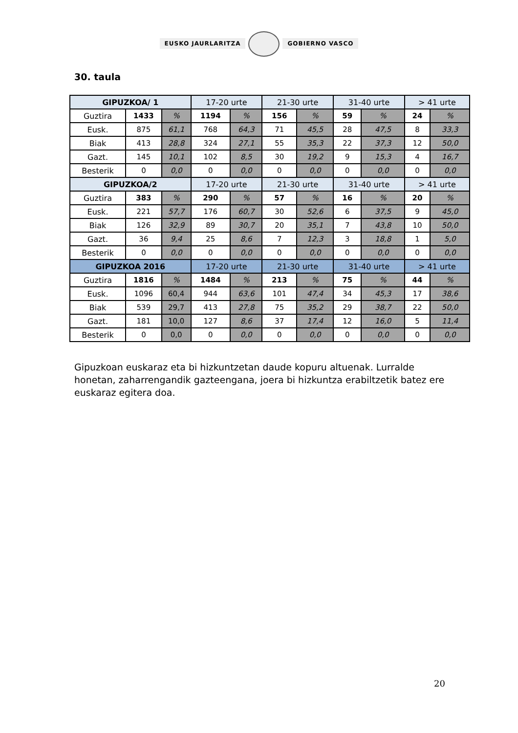EUSKO JAURLARITZA GOBIERNO VASCO
30. taula
| GIPUZKOA/ 1 | | | 17-20 urte | | 21-30 urte | | 31-40 urte | | > 41 urte | |
| --- | --- | --- | --- | --- | --- | --- | --- | --- | --- | --- |
| Guztira | 1433 | % | 1194 | % | 156 | % | 59 | % | 24 | % |
| Eusk. | 875 | 61,1 | 768 | 64,3 | 71 | 45,5 | 28 | 47,5 | 8 | 33,3 |
| Biak | 413 | 28,8 | 324 | 27,1 | 55 | 35,3 | 22 | 37,3 | 12 | 50,0 |
| Gazt. | 145 | 10,1 | 102 | 8,5 | 30 | 19,2 | 9 | 15,3 | 4 | 16,7 |
| Besterik | 0 | 0,0 | 0 | 0,0 | 0 | 0,0 | 0 | 0,0 | 0 | 0,0 |
| GIPUZKOA/2 | | | 17-20 urte | | 21-30 urte | | 31-40 urte | | > 41 urte | |
| Guztira | 383 | % | 290 | % | 57 | % | 16 | % | 20 | % |
| Eusk. | 221 | 57,7 | 176 | 60,7 | 30 | 52,6 | 6 | 37,5 | 9 | 45,0 |
| Biak | 126 | 32,9 | 89 | 30,7 | 20 | 35,1 | 7 | 43,8 | 10 | 50,0 |
| Gazt. | 36 | 9,4 | 25 | 8,6 | 7 | 12,3 | 3 | 18,8 | 1 | 5,0 |
| Besterik | 0 | 0,0 | 0 | 0,0 | 0 | 0,0 | 0 | 0,0 | 0 | 0,0 |
| GIPUZKOA 2016 | | | 17-20 urte | | 21-30 urte | | 31-40 urte | | > 41 urte | |
| Guztira | 1816 | % | 1484 | % | 213 | % | 75 | % | 44 | % |
| Eusk. | 1096 | 60,4 | 944 | 63,6 | 101 | 47,4 | 34 | 45,3 | 17 | 38,6 |
| Biak | 539 | 29,7 | 413 | 27,8 | 75 | 35,2 | 29 | 38,7 | 22 | 50,0 |
| Gazt. | 181 | 10,0 | 127 | 8,6 | 37 | 17,4 | 12 | 16,0 | 5 | 11,4 |
| Besterik | 0 | 0,0 | 0 | 0,0 | 0 | 0,0 | 0 | 0,0 | 0 | 0,0 |
Gipuzkoan euskaraz eta bi hizkuntzetan daude kopuru altuenak. Lurralde honetan, zaharrengandik gazteengana, joera bi hizkuntza erabiltzetik batez ere euskaraz egitera doa.
20